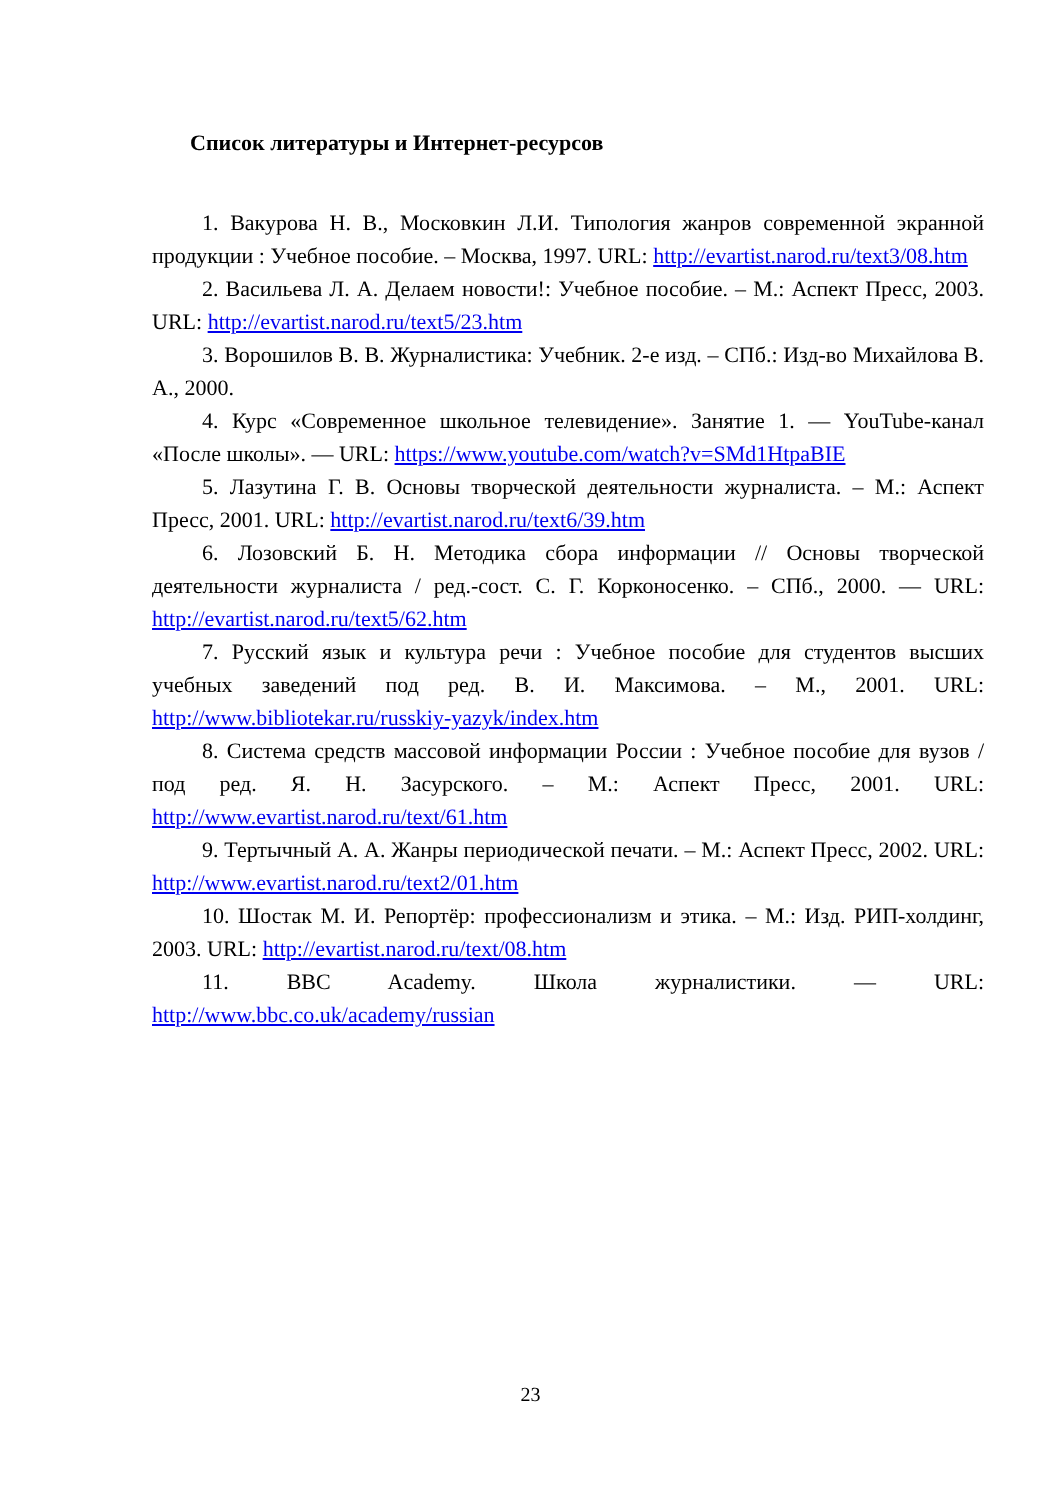Список литературы и Интернет-ресурсов
1. Вакурова Н. В., Московкин Л.И. Типология жанров современной экранной продукции : Учебное пособие. – Москва, 1997. URL: http://evartist.narod.ru/text3/08.htm
2. Васильева Л. А. Делаем новости!: Учебное пособие. – М.: Аспект Пресс, 2003. URL: http://evartist.narod.ru/text5/23.htm
3. Ворошилов В. В. Журналистика: Учебник. 2-е изд. – СПб.: Изд-во Михайлова В. А., 2000.
4. Курс «Современное школьное телевидение». Занятие 1. — YouTube-канал «После школы». — URL: https://www.youtube.com/watch?v=SMd1HtpaBIE
5. Лазутина Г. В. Основы творческой деятельности журналиста. – М.: Аспект Пресс, 2001. URL: http://evartist.narod.ru/text6/39.htm
6. Лозовский Б. Н. Методика сбора информации // Основы творческой деятельности журналиста / ред.-сост. С. Г. Корконосенко. – СПб., 2000. — URL: http://evartist.narod.ru/text5/62.htm
7. Русский язык и культура речи : Учебное пособие для студентов высших учебных заведений под ред. В. И. Максимова. – М., 2001. URL: http://www.bibliotekar.ru/russkiy-yazyk/index.htm
8. Система средств массовой информации России : Учебное пособие для вузов / под ред. Я. Н. Засурского. – М.: Аспект Пресс, 2001. URL: http://www.evartist.narod.ru/text/61.htm
9. Тертычный А. А. Жанры периодической печати. – М.: Аспект Пресс, 2002. URL: http://www.evartist.narod.ru/text2/01.htm
10. Шостак М. И. Репортёр: профессионализм и этика. – М.: Изд. РИП-холдинг, 2003. URL: http://evartist.narod.ru/text/08.htm
11. BBC Academy. Школа журналистики. — URL: http://www.bbc.co.uk/academy/russian
23